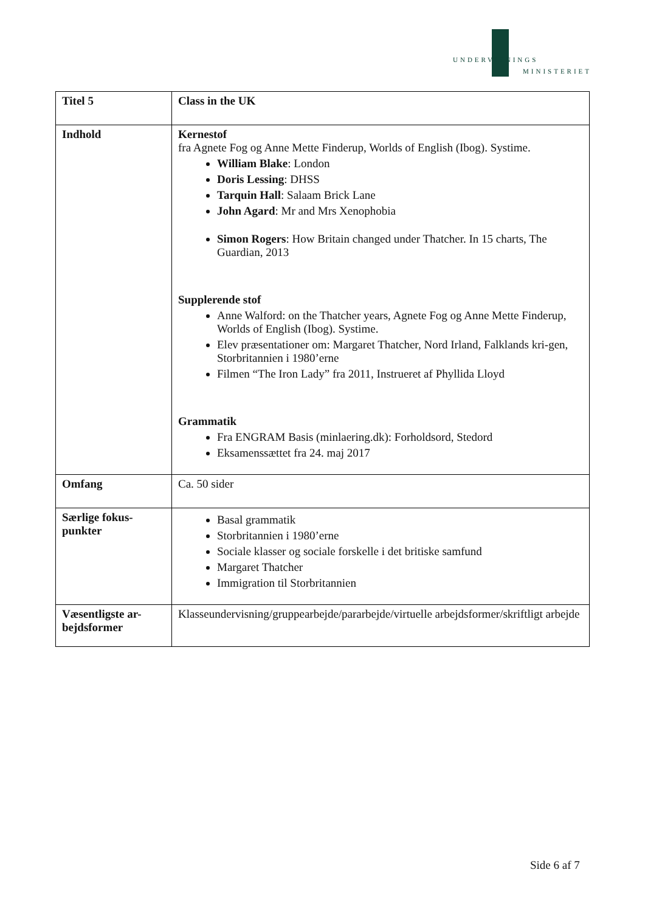UNDERVISNINGS
MINISTERIET
| Titel 5 | Class in the UK |
| Indhold | Kernestof fra Agnete Fog og Anne Mette Finderup, Worlds of English (Ibog). Systime. William Blake : London Doris Lessing : DHSS Tarquin Hall : Salaam Brick Lane John Agard : Mr and Mrs Xenophobia Simon Rogers : How Britain changed under Thatcher. In 15 charts, The Guardian, 2013 Supplerende stof Anne Walford: on the Thatcher years, Agnete Fog og Anne Mette Finderup, Worlds of English (Ibog). Systime. Elev præsentationer om: Margaret Thatcher, Nord Irland, Falklands kri-gen, Storbritannien i 1980’erne Filmen “The Iron Lady” fra 2011, Instrueret af Phyllida Lloyd Grammatik Fra ENGRAM Basis (minlaering.dk): Forholdsord, Stedord Eksamenssættet fra 24. maj 2017 |
| Omfang | Ca. 50 sider |
| Særlige fokus- punkter | Basal grammatik Storbritannien i 1980’erne Sociale klasser og sociale forskelle i det britiske samfund Margaret Thatcher Immigration til Storbritannien |
| Væsentligste ar- bejdsformer | Klasseundervisning/gruppearbejde/pararbejde/virtuelle arbejdsformer/skriftligt arbejde |
Side 6 af 7